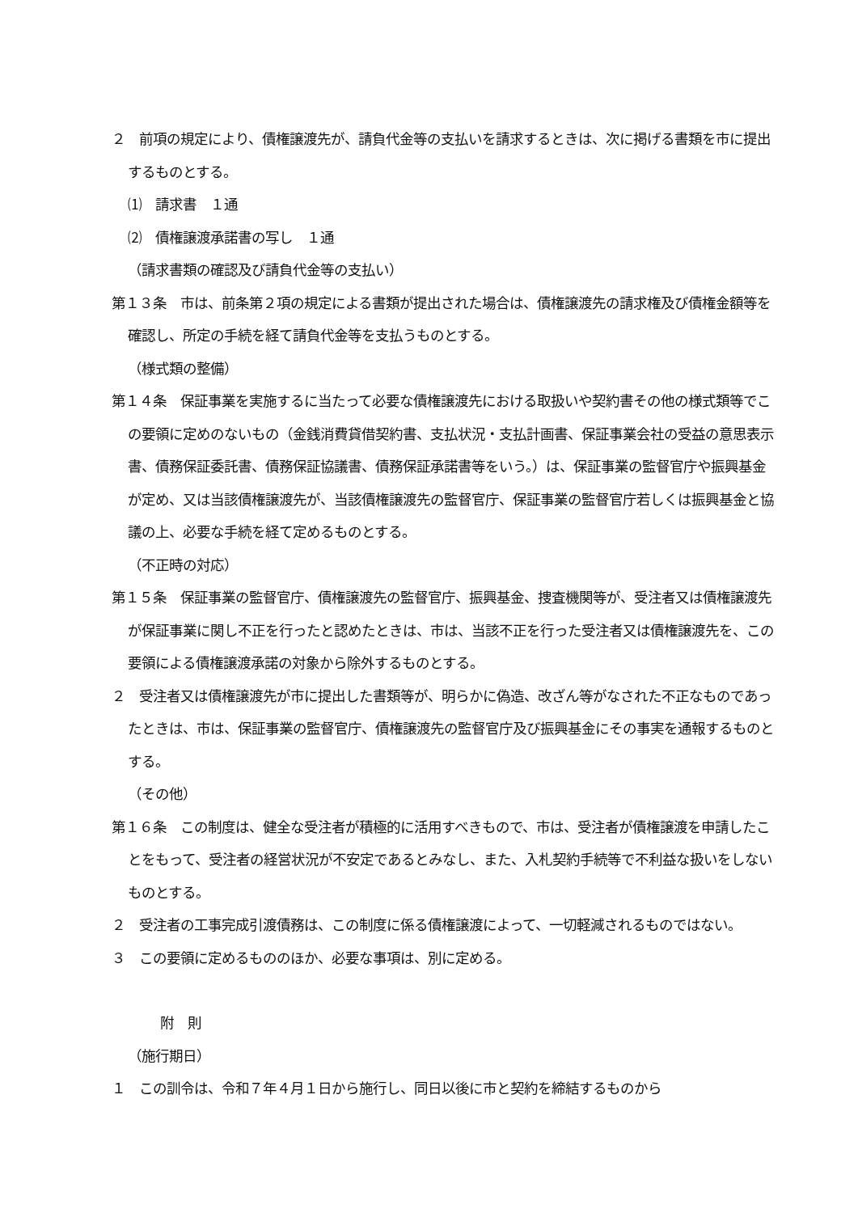２　前項の規定により、債権譲渡先が、請負代金等の支払いを請求するときは、次に掲げる書類を市に提出するものとする。
⑴　請求書　１通
⑵　債権譲渡承諾書の写し　１通
（請求書類の確認及び請負代金等の支払い）
第１３条　市は、前条第２項の規定による書類が提出された場合は、債権譲渡先の請求権及び債権金額等を確認し、所定の手続を経て請負代金等を支払うものとする。
（様式類の整備）
第１４条　保証事業を実施するに当たって必要な債権譲渡先における取扱いや契約書その他の様式類等でこの要領に定めのないもの（金銭消費貸借契約書、支払状況・支払計画書、保証事業会社の受益の意思表示書、債務保証委託書、債務保証協議書、債務保証承諾書等をいう。）は、保証事業の監督官庁や振興基金が定め、又は当該債権譲渡先が、当該債権譲渡先の監督官庁、保証事業の監督官庁若しくは振興基金と協議の上、必要な手続を経て定めるものとする。
（不正時の対応）
第１５条　保証事業の監督官庁、債権譲渡先の監督官庁、振興基金、捜査機関等が、受注者又は債権譲渡先が保証事業に関し不正を行ったと認めたときは、市は、当該不正を行った受注者又は債権譲渡先を、この要領による債権譲渡承諾の対象から除外するものとする。
２　受注者又は債権譲渡先が市に提出した書類等が、明らかに偽造、改ざん等がなされた不正なものであったときは、市は、保証事業の監督官庁、債権譲渡先の監督官庁及び振興基金にその事実を通報するものとする。
（その他）
第１６条　この制度は、健全な受注者が積極的に活用すべきもので、市は、受注者が債権譲渡を申請したことをもって、受注者の経営状況が不安定であるとみなし、また、入札契約手続等で不利益な扱いをしないものとする。
２　受注者の工事完成引渡債務は、この制度に係る債権譲渡によって、一切軽減されるものではない。
３　この要領に定めるもののほか、必要な事項は、別に定める。
附　則
（施行期日）
１　この訓令は、令和７年４月１日から施行し、同日以後に市と契約を締結するものから